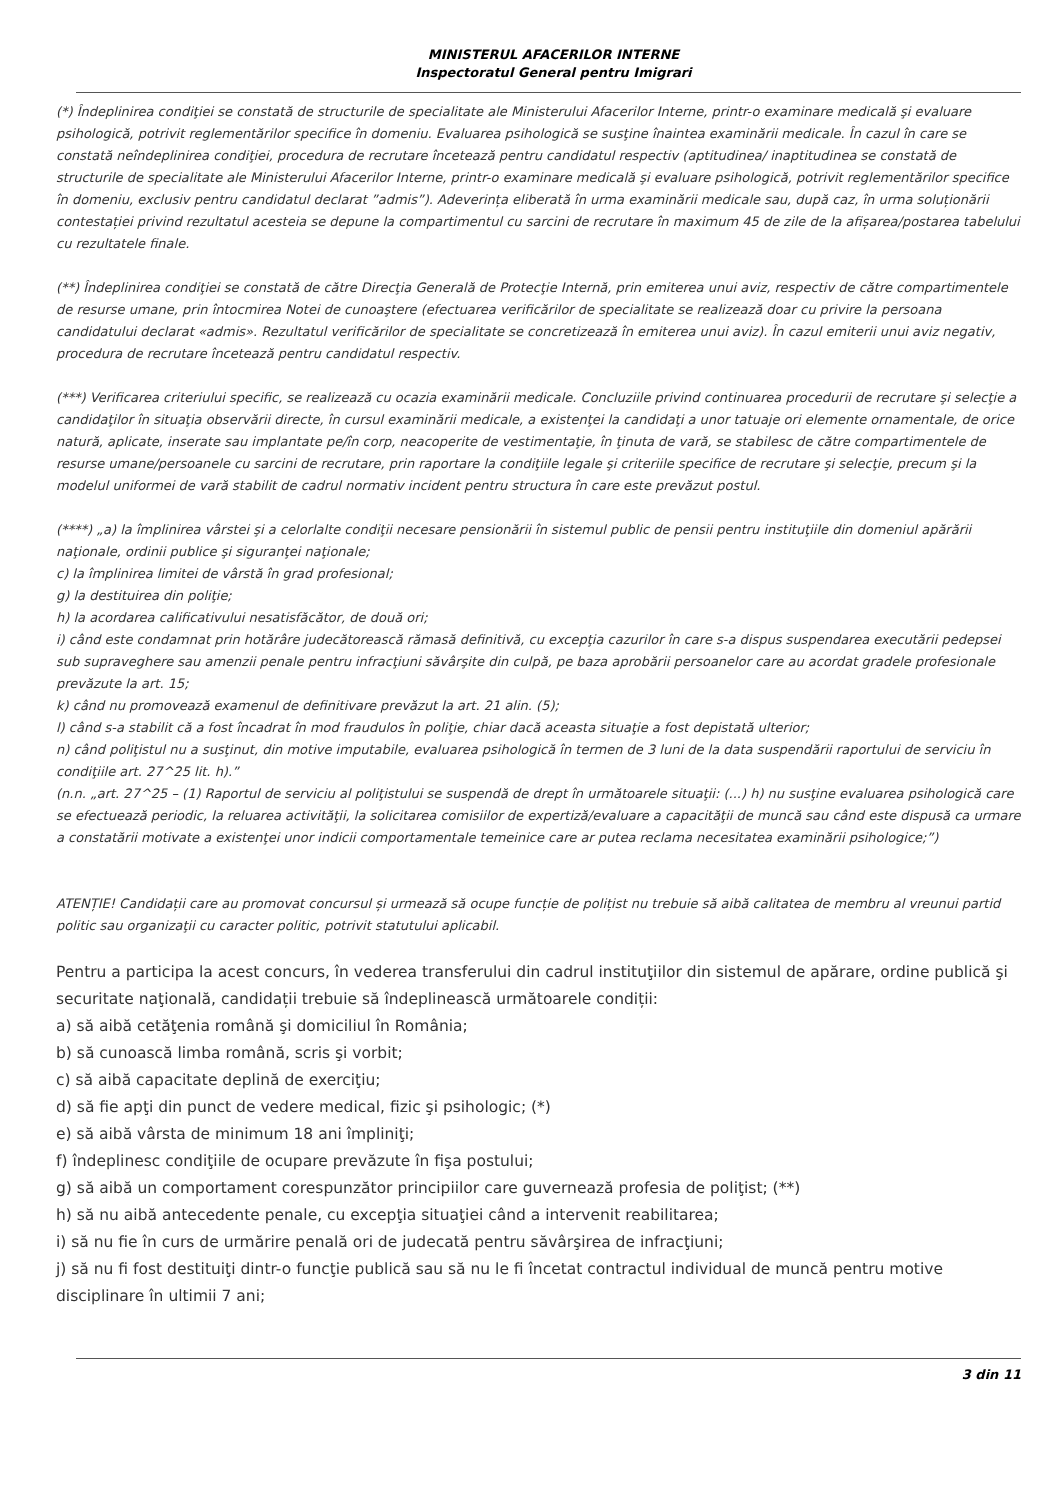MINISTERUL AFACERILOR INTERNE
Inspectoratul General pentru Imigrari
(*) Îndeplinirea condiţiei se constată de structurile de specialitate ale Ministerului Afacerilor Interne, printr-o examinare medicală şi evaluare psihologică, potrivit reglementărilor specifice în domeniu. Evaluarea psihologică se susţine înaintea examinării medicale. În cazul în care se constată neîndeplinirea condiţiei, procedura de recrutare încetează pentru candidatul respectiv (aptitudinea/ inaptitudinea se constată de structurile de specialitate ale Ministerului Afacerilor Interne, printr-o examinare medicală şi evaluare psihologică, potrivit reglementărilor specifice în domeniu, exclusiv pentru candidatul declarat ”admis”). Adeverința eliberată în urma examinării medicale sau, după caz, în urma soluționării contestației privind rezultatul acesteia se depune la compartimentul cu sarcini de recrutare în maximum 45 de zile de la afișarea/postarea tabelului cu rezultatele finale.
(**) Îndeplinirea condiţiei se constată de către Direcţia Generală de Protecţie Internă, prin emiterea unui aviz, respectiv de către compartimentele de resurse umane, prin întocmirea Notei de cunoaştere (efectuarea verificărilor de specialitate se realizează doar cu privire la persoana candidatului declarat «admis». Rezultatul verificărilor de specialitate se concretizează în emiterea unui aviz). În cazul emiterii unui aviz negativ, procedura de recrutare încetează pentru candidatul respectiv.
(***) Verificarea criteriului specific, se realizează cu ocazia examinării medicale. Concluziile privind continuarea procedurii de recrutare şi selecţie a candidaţilor în situaţia observării directe, în cursul examinării medicale, a existenţei la candidaţi a unor tatuaje ori elemente ornamentale, de orice natură, aplicate, inserate sau implantate pe/în corp, neacoperite de vestimentaţie, în ţinuta de vară, se stabilesc de către compartimentele de resurse umane/persoanele cu sarcini de recrutare, prin raportare la condiţiile legale şi criteriile specifice de recrutare şi selecţie, precum şi la modelul uniformei de vară stabilit de cadrul normativ incident pentru structura în care este prevăzut postul.
(****) „a) la împlinirea vârstei şi a celorlalte condiţii necesare pensionării în sistemul public de pensii pentru instituţiile din domeniul apărării naţionale, ordinii publice şi siguranţei naţionale;
c) la împlinirea limitei de vârstă în grad profesional;
g) la destituirea din poliţie;
h) la acordarea calificativului nesatisfăcător, de două ori;
i) când este condamnat prin hotărâre judecătorească rămasă definitivă, cu excepţia cazurilor în care s-a dispus suspendarea executării pedepsei sub supraveghere sau amenzii penale pentru infracţiuni săvârşite din culpă, pe baza aprobării persoanelor care au acordat gradele profesionale prevăzute la art. 15;
k) când nu promovează examenul de definitivare prevăzut la art. 21 alin. (5);
l) când s-a stabilit că a fost încadrat în mod fraudulos în poliţie, chiar dacă aceasta situaţie a fost depistată ulterior;
n) când poliţistul nu a susţinut, din motive imputabile, evaluarea psihologică în termen de 3 luni de la data suspendării raportului de serviciu în condiţiile art. 27^25 lit. h).”
(n.n. „art. 27^25 – (1) Raportul de serviciu al poliţistului se suspendă de drept în următoarele situaţii: (...) h) nu susţine evaluarea psihologică care se efectuează periodic, la reluarea activităţii, la solicitarea comisiilor de expertiză/evaluare a capacităţii de muncă sau când este dispusă ca urmare a constatării motivate a existenţei unor indicii comportamentale temeinice care ar putea reclama necesitatea examinării psihologice;”)
ATENȚIE! Candidații care au promovat concursul și urmează să ocupe funcție de polițist nu trebuie să aibă calitatea de membru al vreunui partid politic sau organizaţii cu caracter politic, potrivit statutului aplicabil.
Pentru a participa la acest concurs, în vederea transferului din cadrul instituţiilor din sistemul de apărare, ordine publică şi securitate naţională, candidații trebuie să îndeplinească următoarele condiții:
a) să aibă cetăţenia română şi domiciliul în România;
b) să cunoască limba română, scris şi vorbit;
c) să aibă capacitate deplină de exerciţiu;
d) să fie apţi din punct de vedere medical, fizic şi psihologic; (*)
e) să aibă vârsta de minimum 18 ani împliniţi;
f) îndeplinesc condiţiile de ocupare prevăzute în fişa postului;
g) să aibă un comportament corespunzător principiilor care guvernează profesia de poliţist; (**)
h) să nu aibă antecedente penale, cu excepţia situaţiei când a intervenit reabilitarea;
i) să nu fie în curs de urmărire penală ori de judecată pentru săvârşirea de infracţiuni;
j) să nu fi fost destituiţi dintr-o funcţie publică sau să nu le fi încetat contractul individual de muncă pentru motive disciplinare în ultimii 7 ani;
3 din 11